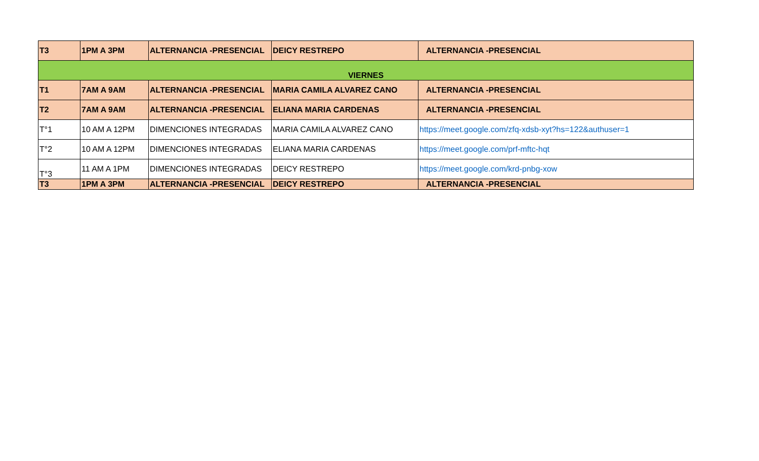| T3 | 1PM A 3PM | ALTERNANCIA -PRESENCIAL | DEICY RESTREPO | ALTERNANCIA -PRESENCIAL |
| VIERNES | | | | |
| T1 | 7AM A 9AM | ALTERNANCIA -PRESENCIAL | MARIA CAMILA ALVAREZ CANO | ALTERNANCIA -PRESENCIAL |
| T2 | 7AM A 9AM | ALTERNANCIA -PRESENCIAL | ELIANA MARIA CARDENAS | ALTERNANCIA -PRESENCIAL |
| T°1 | 10 AM A 12PM | DIMENCIONES INTEGRADAS | MARIA CAMILA ALVAREZ CANO | https://meet.google.com/zfq-xdsb-xyt?hs=122&authuser=1 |
| T°2 | 10 AM A 12PM | DIMENCIONES INTEGRADAS | ELIANA MARIA CARDENAS | https://meet.google.com/prf-mftc-hqt |
| T°3 | 11 AM A 1PM | DIMENCIONES INTEGRADAS | DEICY RESTREPO | https://meet.google.com/krd-pnbg-xow |
| T3 | 1PM A 3PM | ALTERNANCIA -PRESENCIAL | DEICY RESTREPO | ALTERNANCIA -PRESENCIAL |